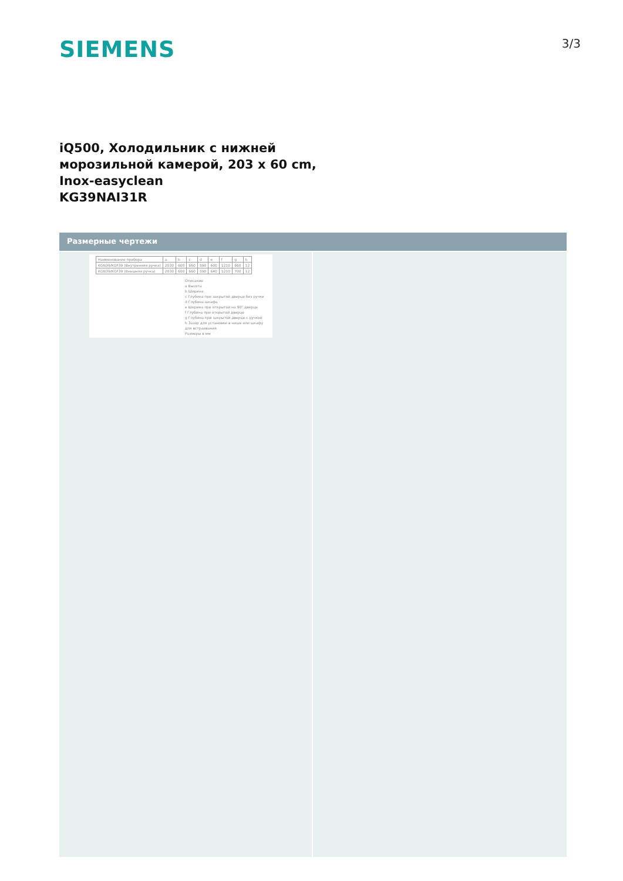SIEMENS
3/3
iQ500, Холодильник с нижней
морозильной камерой, 203 x 60 cm,
Inox-easyclean
KG39NAI31R
Размерные чертежи
| Наименование прибора | a | b | c | d | e | f | g | h |
| KGN39/KGF39 (Внутренняя ручка) | 2030 | 600 | 660 | 590 | 600 | 1210 | 660 | 12 |
| KGN39/KGF39 (Внешняя ручка) | 2030 | 600 | 660 | 590 | 640 | 1210 | 700 | 12 |
Описание
a Высота
b Ширина
c Глубина при закрытой дверце без ручки
d Глубина шкафа
e Ширина при открытой на 90° дверце
f Глубина при открытой дверце
g Глубина при закрытой дверце с ручкой
h Зазор для установки в нише или шкафу для встраивания
Размеры в мм